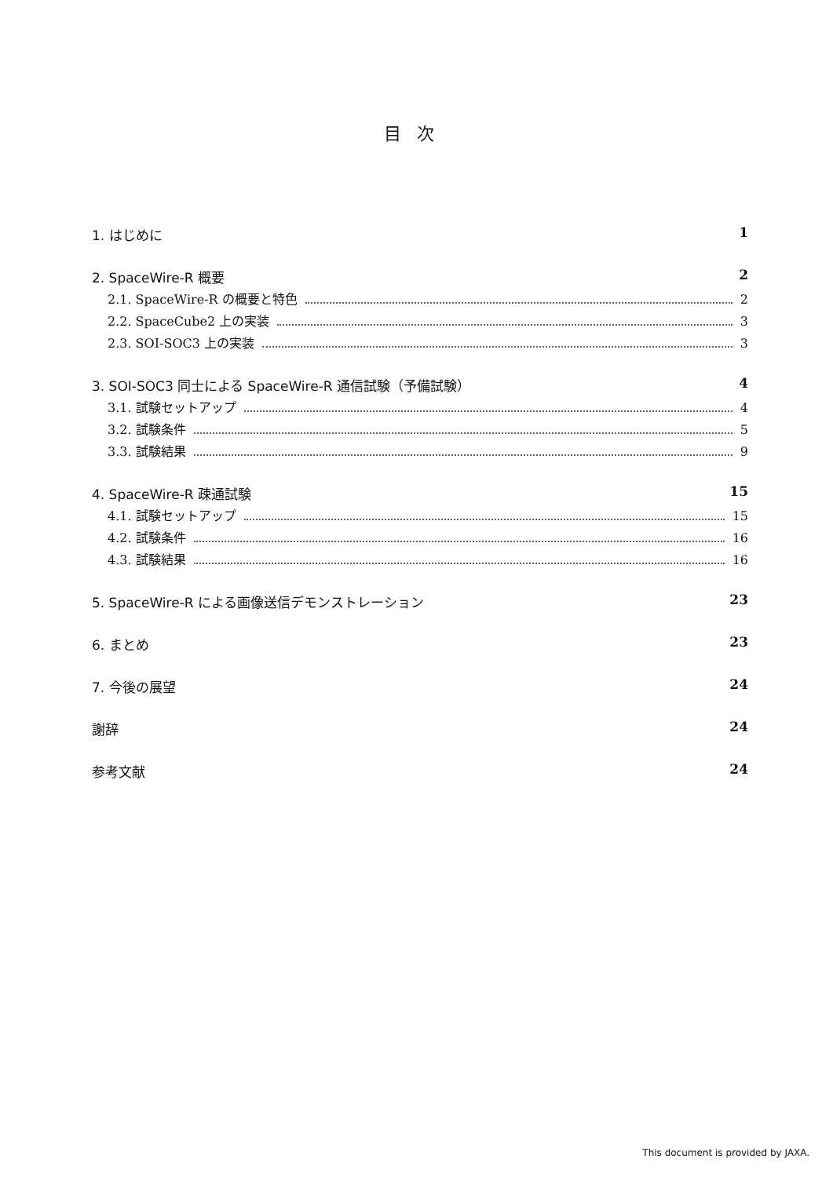目次
1. はじめに 1
2. SpaceWire-R 概要 2
2.1. SpaceWire-R の概要と特色 2
2.2. SpaceCube2 上の実装 3
2.3. SOI-SOC3 上の実装 3
3. SOI-SOC3 同士による SpaceWire-R 通信試験（予備試験） 4
3.1. 試験セットアップ 4
3.2. 試験条件 5
3.3. 試験結果 9
4. SpaceWire-R 疎通試験 15
4.1. 試験セットアップ 15
4.2. 試験条件 16
4.3. 試験結果 16
5. SpaceWire-R による画像送信デモンストレーション 23
6. まとめ 23
7. 今後の展望 24
謝辞 24
参考文献 24
This document is provided by JAXA.